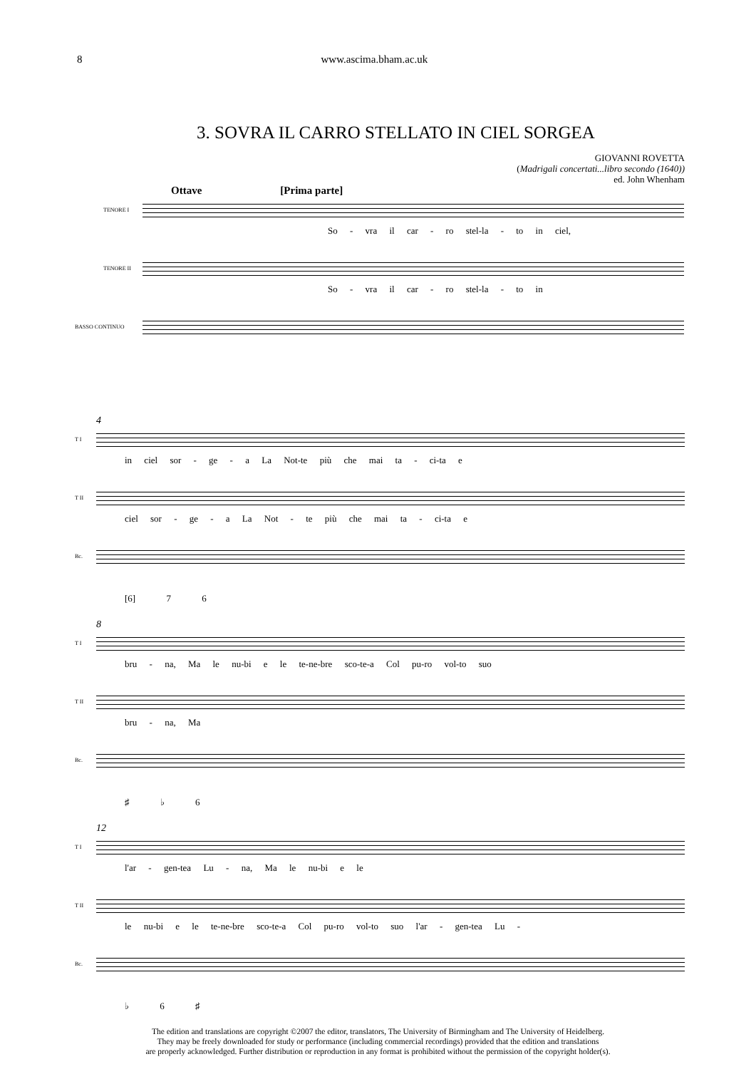8 www.ascima.bham.ac.uk
3. SOVRA IL CARRO STELLATO IN CIEL SORGEA
GIOVANNI ROVETTA
(Madrigali concertati...libro secondo (1640))
ed. John Whenham
Ottave [Prima parte]
TENORE I
So - vra il car - ro stel-la - to in ciel,
TENORE II
So - vra il car - ro stel-la - to in
BASSO CONTINUO
4
T I
in ciel sor - ge - a La Not-te più che mai ta - ci-ta e
T II
ciel sor - ge - a La Not - te più che mai ta - ci-ta e
Bc.
[6] 7 6
8
T I
bru - na, Ma le nu-bi e le te-ne-bre sco-te-a Col pu-ro vol-to suo
T II
bru - na, Ma
Bc.
♯ ♭ 6
12
T I
l'ar - gen-tea Lu - na, Ma le nu-bi e le
T II
le nu-bi e le te-ne-bre sco-te-a Col pu-ro vol-to suo l'ar - gen-tea Lu -
Bc.
♭ 6 ♯
The edition and translations are copyright ©2007 the editor, translators, The University of Birmingham and The University of Heidelberg.
They may be freely downloaded for study or performance (including commercial recordings) provided that the edition and translations
are properly acknowledged. Further distribution or reproduction in any format is prohibited without the permission of the copyright holder(s).